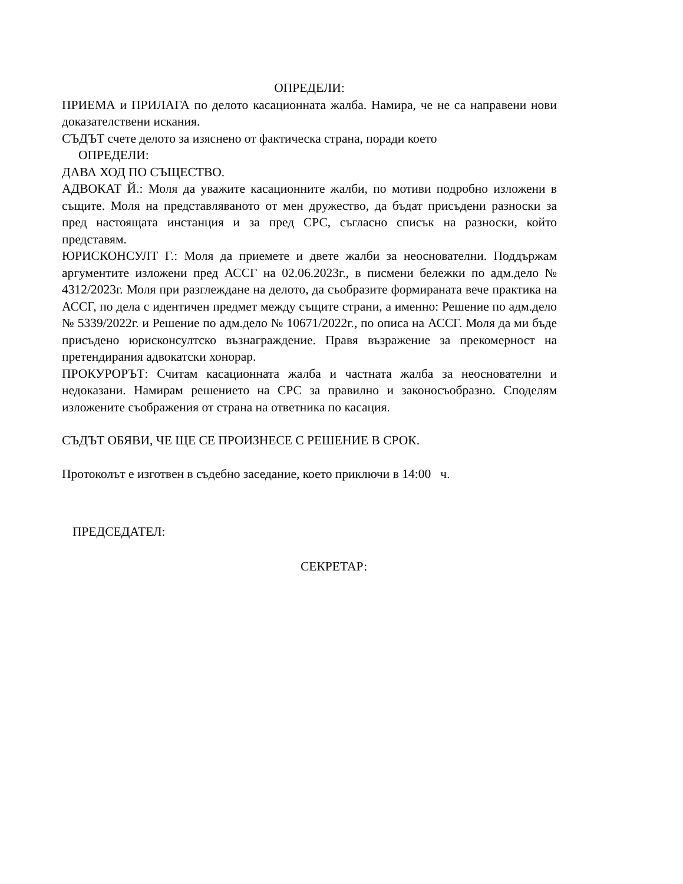ОПРЕДЕЛИ:
ПРИЕМА и ПРИЛАГА по делото касационната жалба. Намира, че не са направени нови доказателствени искания.
СЪДЪТ счете делото за изяснено от фактическа страна, поради което
ОПРЕДЕЛИ:
ДАВА ХОД ПО СЪЩЕСТВО.
АДВОКАТ Й.: Моля да уважите касационните жалби, по мотиви подробно изложени в същите. Моля на представляваното от мен дружество, да бъдат присъдени разноски за пред настоящата инстанция и за пред СРС, съгласно списък на разноски, който представям.
ЮРИСКОНСУЛТ Г.: Моля да приемете и двете жалби за неоснователни. Поддържам аргументите изложени пред АССГ на 02.06.2023г., в писмени бележки по адм.дело № 4312/2023г. Моля при разглеждане на делото, да съобразите формираната вече практика на АССГ, по дела с идентичен предмет между същите страни, а именно: Решение по адм.дело № 5339/2022г. и Решение по адм.дело № 10671/2022г., по описа на АССГ. Моля да ми бъде присъдено юрисконсултско възнаграждение. Правя възражение за прекомерност на претендирания адвокатски хонорар.
ПРОКУРОРЪТ: Считам касационната жалба и частната жалба за неоснователни и недоказани. Намирам решението на СРС за правилно и законосъобразно. Споделям изложените съображения от страна на ответника по касация.
СЪДЪТ ОБЯВИ, ЧЕ ЩЕ СЕ ПРОИЗНЕСЕ С РЕШЕНИЕ В СРОК.
Протоколът е изготвен в съдебно заседание, което приключи в 14:00 ч.
ПРЕДСЕДАТЕЛ:
СЕКРЕТАР: